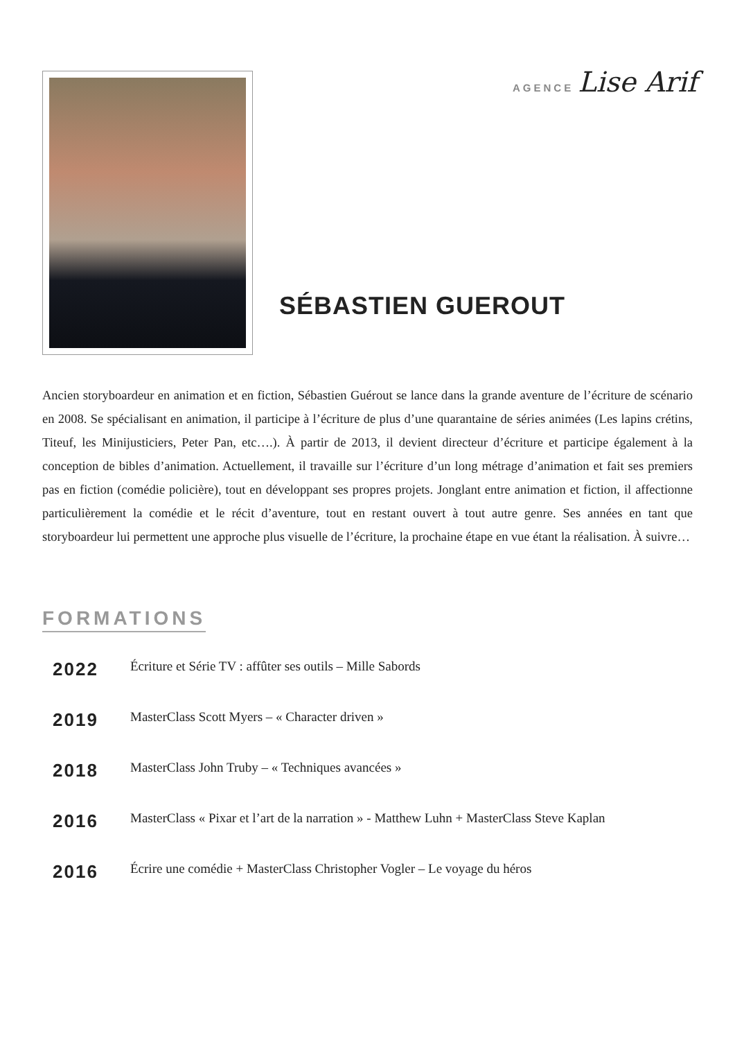AGENCE Lise Arif
SÉBASTIEN GUEROUT
Ancien storyboardeur en animation et en fiction, Sébastien Guérout se lance dans la grande aventure de l’écriture de scénario en 2008. Se spécialisant en animation, il participe à l’écriture de plus d’une quarantaine de séries animées (Les lapins crétins, Titeuf, les Minijusticiers, Peter Pan, etc….). À partir de 2013, il devient directeur d’écriture et participe également à la conception de bibles d’animation. Actuellement, il travaille sur l’écriture d’un long métrage d’animation et fait ses premiers pas en fiction (comédie policière), tout en développant ses propres projets. Jonglant entre animation et fiction, il affectionne particulièrement la comédie et le récit d’aventure, tout en restant ouvert à tout autre genre. Ses années en tant que storyboardeur lui permettent une approche plus visuelle de l’écriture, la prochaine étape en vue étant la réalisation. À suivre…
FORMATIONS
2022
Écriture et Série TV : affûter ses outils – Mille Sabords
2019
MasterClass Scott Myers – « Character driven »
2018
MasterClass John Truby – « Techniques avancées »
2016
MasterClass « Pixar et l’art de la narration » - Matthew Luhn + MasterClass Steve Kaplan
2016
Écrire une comédie + MasterClass Christopher Vogler – Le voyage du héros